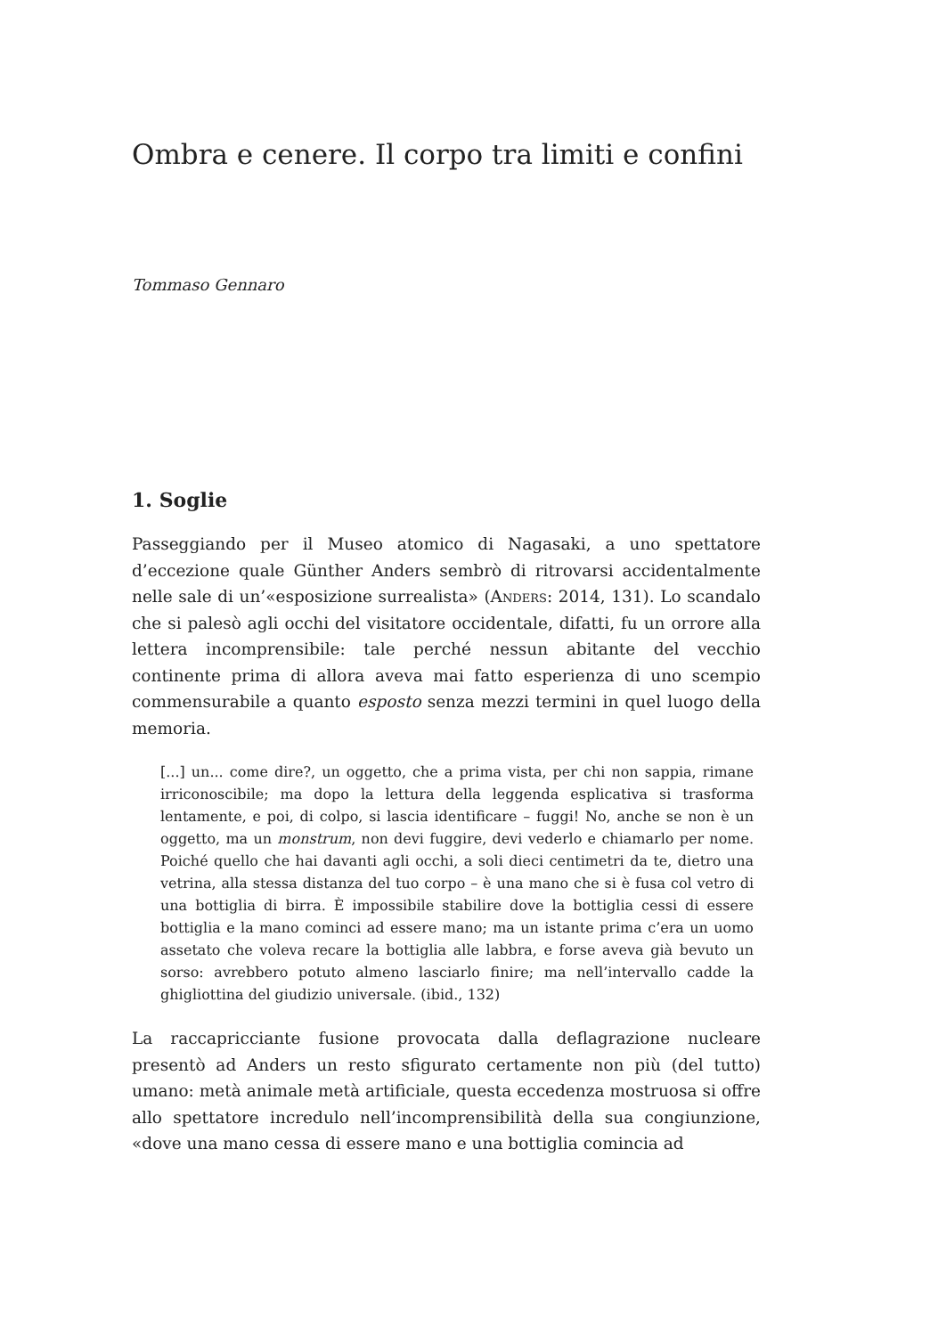Ombra e cenere. Il corpo tra limiti e confini
Tommaso Gennaro
1. Soglie
Passeggiando per il Museo atomico di Nagasaki, a uno spettatore d’eccezione quale Günther Anders sembrò di ritrovarsi accidentalmente nelle sale di un’«esposizione surrealista» (Anders: 2014, 131). Lo scandalo che si palesò agli occhi del visitatore occidentale, difatti, fu un orrore alla lettera incomprensibile: tale perché nessun abitante del vecchio continente prima di allora aveva mai fatto esperienza di uno scempio commensurabile a quanto esposto senza mezzi termini in quel luogo della memoria.
[...] un... come dire?, un oggetto, che a prima vista, per chi non sappia, rimane irriconoscibile; ma dopo la lettura della leggenda esplicativa si trasforma lentamente, e poi, di colpo, si lascia identificare – fuggi! No, anche se non è un oggetto, ma un monstrum, non devi fuggire, devi vederlo e chiamarlo per nome. Poiché quello che hai davanti agli occhi, a soli dieci centimetri da te, dietro una vetrina, alla stessa distanza del tuo corpo – è una mano che si è fusa col vetro di una bottiglia di birra. È impossibile stabilire dove la bottiglia cessi di essere bottiglia e la mano cominci ad essere mano; ma un istante prima c’era un uomo assetato che voleva recare la bottiglia alle labbra, e forse aveva già bevuto un sorso: avrebbero potuto almeno lasciarlo finire; ma nell’intervallo cadde la ghigliottina del giudizio universale. (ibid., 132)
La raccapricciante fusione provocata dalla deflagrazione nucleare presentò ad Anders un resto sfigurato certamente non più (del tutto) umano: metà animale metà artificiale, questa eccedenza mostruosa si offre allo spettatore incredulo nell’incomprensibilità della sua congiunzione, «dove una mano cessa di essere mano e una bottiglia comincia ad